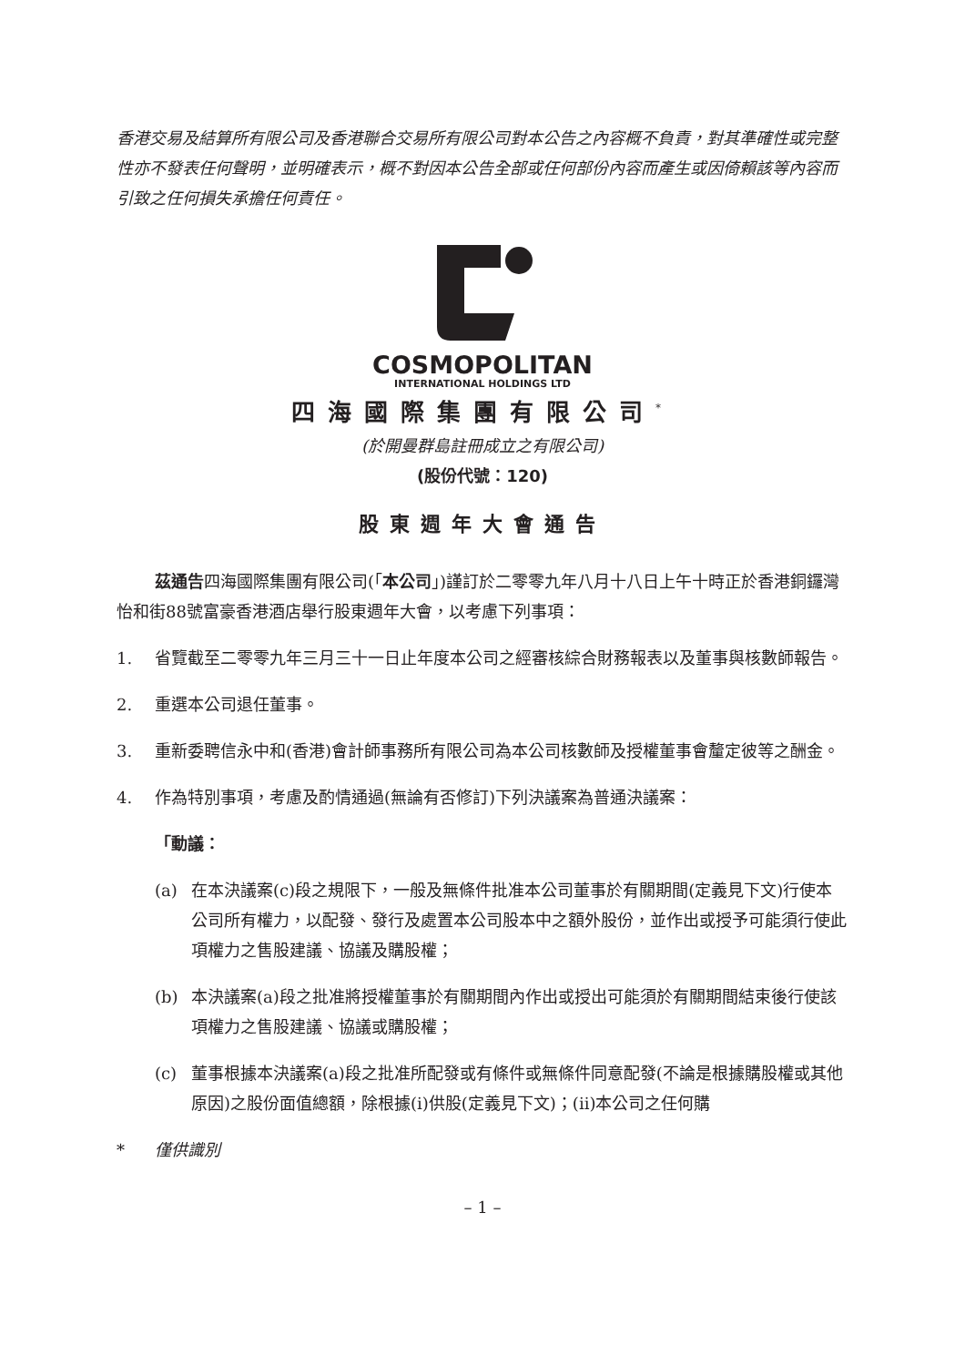香港交易及結算所有限公司及香港聯合交易所有限公司對本公告之內容概不負責，對其準確性或完整性亦不發表任何聲明，並明確表示，概不對因本公告全部或任何部份內容而產生或因倚賴該等內容而引致之任何損失承擔任何責任。
COSMOPOLITAN
INTERNATIONAL HOLDINGS LTD
四海國際集團有限公司<sup>*</sup>
(於開曼群島註冊成立之有限公司)
(股份代號：120)
股東週年大會通告
茲通告四海國際集團有限公司(「本公司」)謹訂於二零零九年八月十八日上午十時正於香港銅鑼灣怡和街88號富豪香港酒店舉行股東週年大會，以考慮下列事項：
1. 省覽截至二零零九年三月三十一日止年度本公司之經審核綜合財務報表以及董事與核數師報告。
2. 重選本公司退任董事。
3. 重新委聘信永中和(香港)會計師事務所有限公司為本公司核數師及授權董事會釐定彼等之酬金。
4. 作為特別事項，考慮及酌情通過(無論有否修訂)下列決議案為普通決議案：
「動議：
(a) 在本決議案(c)段之規限下，一般及無條件批准本公司董事於有關期間(定義見下文)行使本公司所有權力，以配發、發行及處置本公司股本中之額外股份，並作出或授予可能須行使此項權力之售股建議、協議及購股權；
(b) 本決議案(a)段之批准將授權董事於有關期間內作出或授出可能須於有關期間結束後行使該項權力之售股建議、協議或購股權；
(c) 董事根據本決議案(a)段之批准所配發或有條件或無條件同意配發(不論是根據購股權或其他原因)之股份面值總額，除根據(i)供股(定義見下文)；(ii)本公司之任何購
* 僅供識別
– 1 –